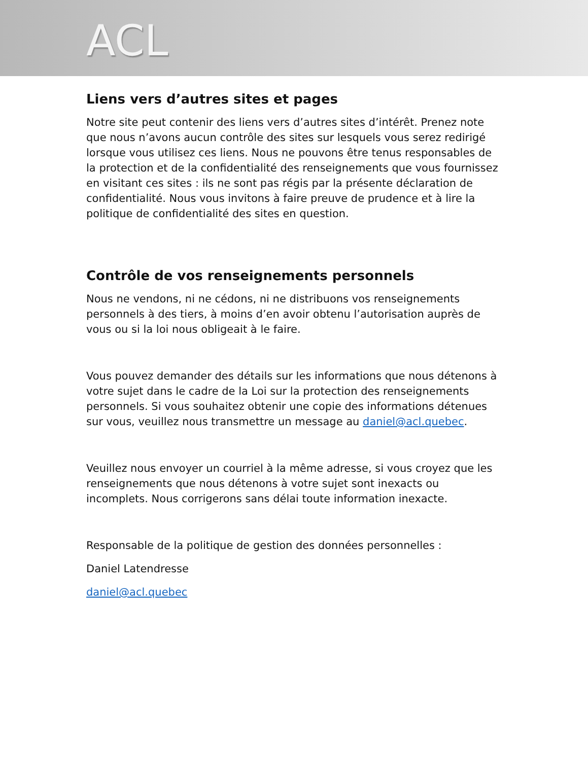ACL
Liens vers d’autres sites et pages
Notre site peut contenir des liens vers d’autres sites d’intérêt. Prenez note que nous n’avons aucun contrôle des sites sur lesquels vous serez redirigé lorsque vous utilisez ces liens. Nous ne pouvons être tenus responsables de la protection et de la confidentialité des renseignements que vous fournissez en visitant ces sites : ils ne sont pas régis par la présente déclaration de confidentialité. Nous vous invitons à faire preuve de prudence et à lire la politique de confidentialité des sites en question.
Contrôle de vos renseignements personnels
Nous ne vendons, ni ne cédons, ni ne distribuons vos renseignements personnels à des tiers, à moins d’en avoir obtenu l’autorisation auprès de vous ou si la loi nous obligeait à le faire.
Vous pouvez demander des détails sur les informations que nous détenons à votre sujet dans le cadre de la Loi sur la protection des renseignements personnels. Si vous souhaitez obtenir une copie des informations détenues sur vous, veuillez nous transmettre un message au daniel@acl.quebec.
Veuillez nous envoyer un courriel à la même adresse, si vous croyez que les renseignements que nous détenons à votre sujet sont inexacts ou incomplets. Nous corrigerons sans délai toute information inexacte.
Responsable de la politique de gestion des données personnelles :
Daniel Latendresse
daniel@acl.quebec